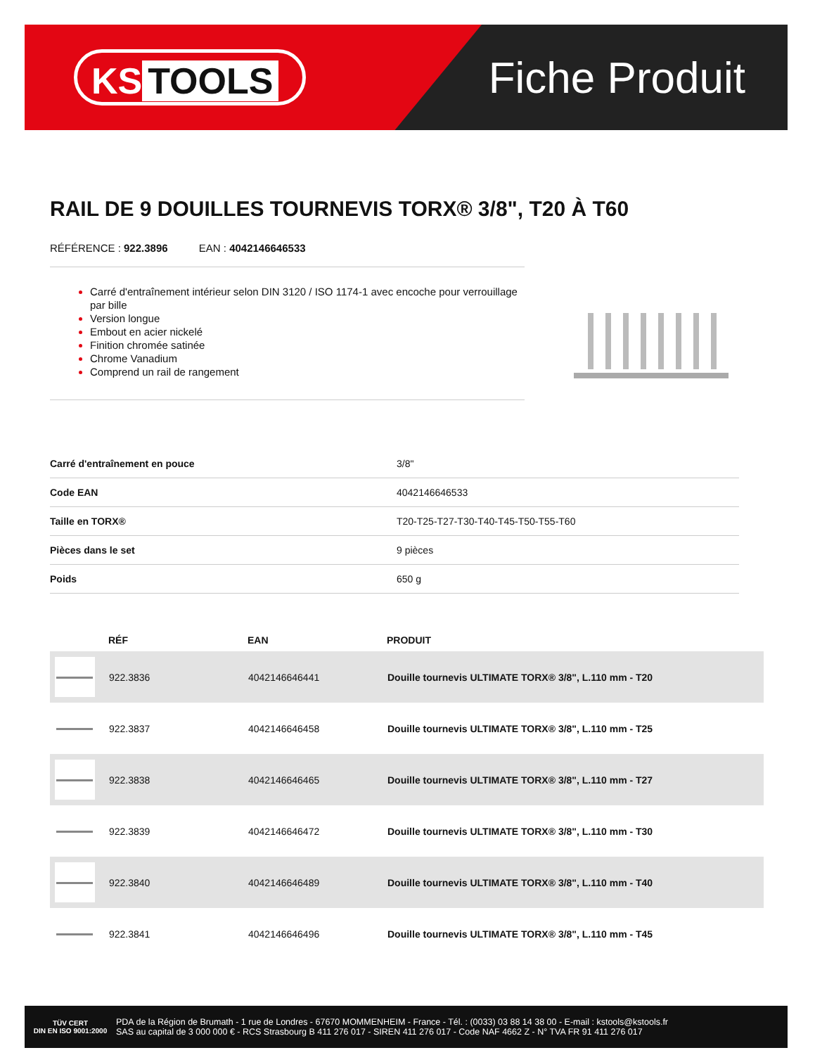KS TOOLS Fiche Produit
RAIL DE 9 DOUILLES TOURNEVIS TORX® 3/8", T20 À T60
RÉFÉRENCE : 922.3896 EAN : 4042146646533
Carré d'entraînement intérieur selon DIN 3120 / ISO 1174-1 avec encoche pour verrouillage par bille
Version longue
Embout en acier nickelé
Finition chromée satinée
Chrome Vanadium
Comprend un rail de rangement
| Carré d'entraînement en pouce | 3/8" |
| Code EAN | 4042146646533 |
| Taille en TORX® | T20-T25-T27-T30-T40-T45-T50-T55-T60 |
| Pièces dans le set | 9 pièces |
| Poids | 650 g |
| | RÉF | EAN | PRODUIT |
| --- | --- | --- | --- |
| | 922.3836 | 4042146646441 | Douille tournevis ULTIMATE TORX® 3/8", L.110 mm - T20 |
| | 922.3837 | 4042146646458 | Douille tournevis ULTIMATE TORX® 3/8", L.110 mm - T25 |
| | 922.3838 | 4042146646465 | Douille tournevis ULTIMATE TORX® 3/8", L.110 mm - T27 |
| | 922.3839 | 4042146646472 | Douille tournevis ULTIMATE TORX® 3/8", L.110 mm - T30 |
| | 922.3840 | 4042146646489 | Douille tournevis ULTIMATE TORX® 3/8", L.110 mm - T40 |
| | 922.3841 | 4042146646496 | Douille tournevis ULTIMATE TORX® 3/8", L.110 mm - T45 |
TÜV CERT
DIN EN ISO 9001:2000
PDA de la Région de Brumath - 1 rue de Londres - 67670 MOMMENHEIM - France - Tél. : (0033) 03 88 14 38 00 - E-mail : kstools@kstools.fr
SAS au capital de 3 000 000 € - RCS Strasbourg B 411 276 017 - SIREN 411 276 017 - Code NAF 4662 Z - N° TVA FR 91 411 276 017